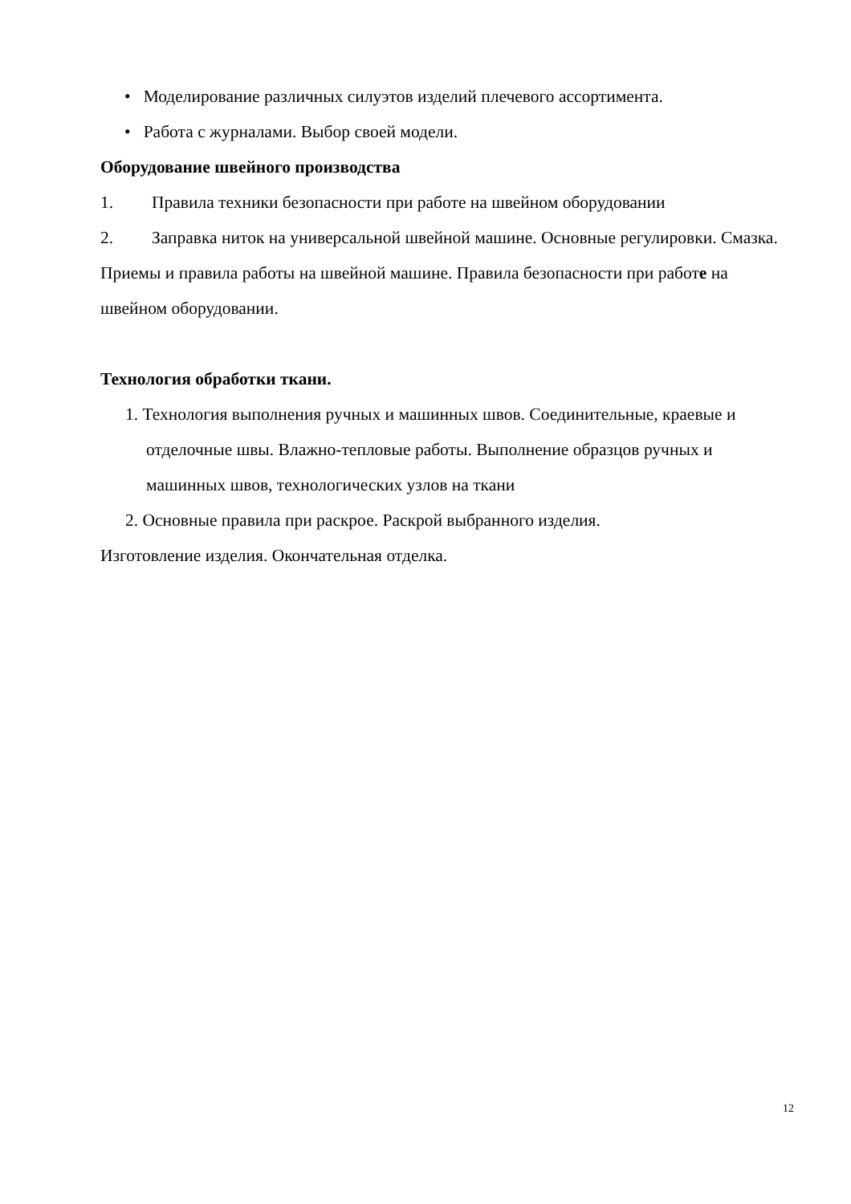• Моделирование различных силуэтов изделий плечевого ассортимента.
• Работа с журналами. Выбор своей модели.
Оборудование швейного производства
1. Правила техники безопасности при работе на швейном оборудовании
2. Заправка ниток на универсальной швейной машине. Основные регулировки. Смазка. Приемы и правила работы на швейной машине. Правила безопасности при работе на швейном оборудовании.
Технология обработки ткани.
1. Технология выполнения ручных и машинных швов. Соединительные, краевые и отделочные швы. Влажно-тепловые работы. Выполнение образцов ручных и машинных швов, технологических узлов на ткани
2. Основные правила при раскрое. Раскрой выбранного изделия.
Изготовление изделия. Окончательная отделка.
12